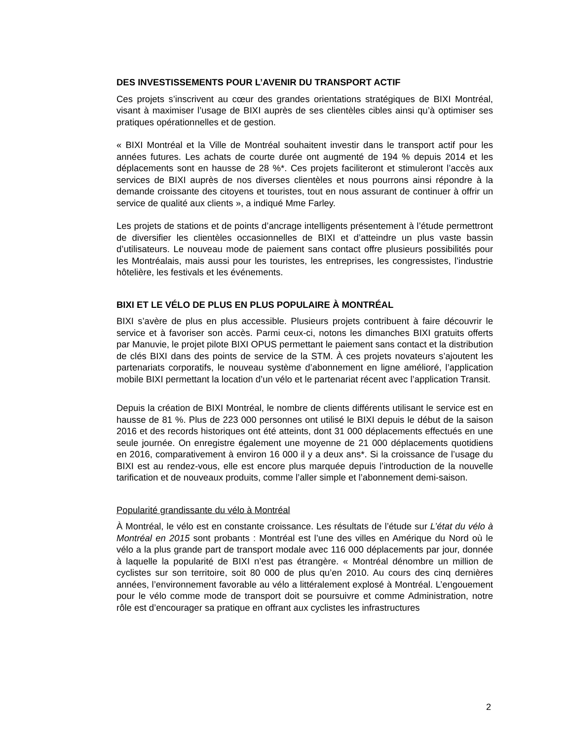DES INVESTISSEMENTS POUR L’AVENIR DU TRANSPORT ACTIF
Ces projets s’inscrivent au cœur des grandes orientations stratégiques de BIXI Montréal, visant à maximiser l’usage de BIXI auprès de ses clientèles cibles ainsi qu’à optimiser ses pratiques opérationnelles et de gestion.
« BIXI Montréal et la Ville de Montréal souhaitent investir dans le transport actif pour les années futures. Les achats de courte durée ont augmenté de 194 % depuis 2014 et les déplacements sont en hausse de 28 %*. Ces projets faciliteront et stimuleront l’accès aux services de BIXI auprès de nos diverses clientèles et nous pourrons ainsi répondre à la demande croissante des citoyens et touristes, tout en nous assurant de continuer à offrir un service de qualité aux clients », a indiqué Mme Farley.
Les projets de stations et de points d’ancrage intelligents présentement à l’étude permettront de diversifier les clientèles occasionnelles de BIXI et d’atteindre un plus vaste bassin d’utilisateurs. Le nouveau mode de paiement sans contact offre plusieurs possibilités pour les Montréalais, mais aussi pour les touristes, les entreprises, les congressistes, l’industrie hôtelière, les festivals et les événements.
BIXI ET LE VÉLO DE PLUS EN PLUS POPULAIRE À MONTRÉAL
BIXI s’avère de plus en plus accessible. Plusieurs projets contribuent à faire découvrir le service et à favoriser son accès. Parmi ceux-ci, notons les dimanches BIXI gratuits offerts par Manuvie, le projet pilote BIXI OPUS permettant le paiement sans contact et la distribution de clés BIXI dans des points de service de la STM. À ces projets novateurs s’ajoutent les partenariats corporatifs, le nouveau système d’abonnement en ligne amélioré, l’application mobile BIXI permettant la location d’un vélo et le partenariat récent avec l’application Transit.
Depuis la création de BIXI Montréal, le nombre de clients différents utilisant le service est en hausse de 81 %. Plus de 223 000 personnes ont utilisé le BIXI depuis le début de la saison 2016 et des records historiques ont été atteints, dont 31 000 déplacements effectués en une seule journée. On enregistre également une moyenne de 21 000 déplacements quotidiens en 2016, comparativement à environ 16 000 il y a deux ans*. Si la croissance de l’usage du BIXI est au rendez-vous, elle est encore plus marquée depuis l’introduction de la nouvelle tarification et de nouveaux produits, comme l’aller simple et l’abonnement demi-saison.
Popularité grandissante du vélo à Montréal
À Montréal, le vélo est en constante croissance. Les résultats de l’étude sur L’état du vélo à Montréal en 2015 sont probants : Montréal est l’une des villes en Amérique du Nord où le vélo a la plus grande part de transport modale avec 116 000 déplacements par jour, donnée à laquelle la popularité de BIXI n’est pas étrangère. « Montréal dénombre un million de cyclistes sur son territoire, soit 80 000 de plus qu’en 2010. Au cours des cinq dernières années, l’environnement favorable au vélo a littéralement explosé à Montréal. L’engouement pour le vélo comme mode de transport doit se poursuivre et comme Administration, notre rôle est d’encourager sa pratique en offrant aux cyclistes les infrastructures
2